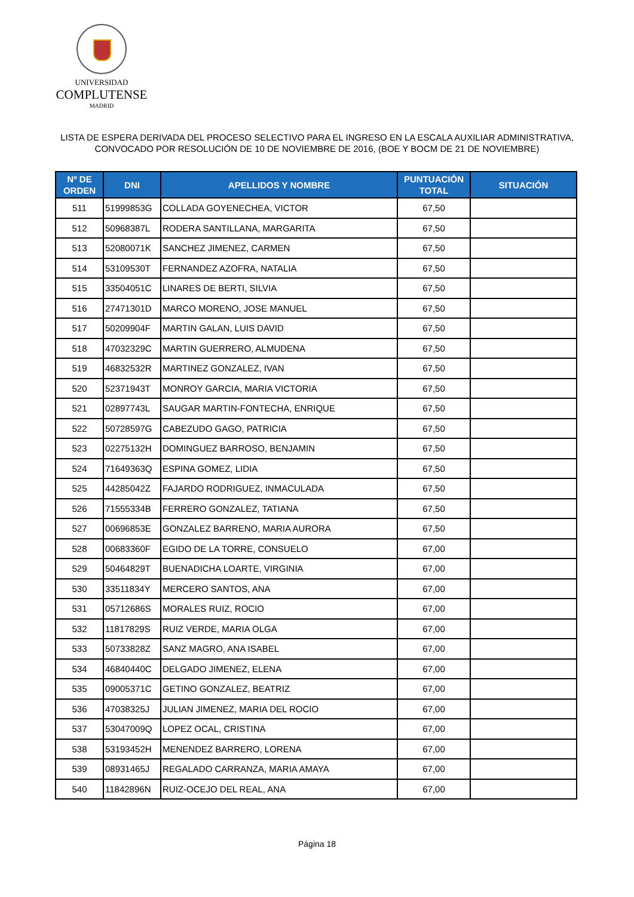UNIVERSIDAD
COMPLUTENSE
MADRID
LISTA DE ESPERA DERIVADA DEL PROCESO SELECTIVO PARA EL INGRESO EN LA ESCALA AUXILIAR ADMINISTRATIVA,
CONVOCADO POR RESOLUCIÓN DE 10 DE NOVIEMBRE DE 2016, (BOE Y BOCM DE 21 DE NOVIEMBRE)
| Nº DE ORDEN | DNI | APELLIDOS Y NOMBRE | PUNTUACIÓN TOTAL | SITUACIÓN |
| --- | --- | --- | --- | --- |
| 511 | 51999853G | COLLADA GOYENECHEA, VICTOR | 67,50 | |
| 512 | 50968387L | RODERA SANTILLANA, MARGARITA | 67,50 | |
| 513 | 52080071K | SANCHEZ JIMENEZ, CARMEN | 67,50 | |
| 514 | 53109530T | FERNANDEZ AZOFRA, NATALIA | 67,50 | |
| 515 | 33504051C | LINARES DE BERTI, SILVIA | 67,50 | |
| 516 | 27471301D | MARCO MORENO, JOSE MANUEL | 67,50 | |
| 517 | 50209904F | MARTIN GALAN, LUIS DAVID | 67,50 | |
| 518 | 47032329C | MARTIN GUERRERO, ALMUDENA | 67,50 | |
| 519 | 46832532R | MARTINEZ GONZALEZ, IVAN | 67,50 | |
| 520 | 52371943T | MONROY GARCIA, MARIA VICTORIA | 67,50 | |
| 521 | 02897743L | SAUGAR MARTIN-FONTECHA, ENRIQUE | 67,50 | |
| 522 | 50728597G | CABEZUDO GAGO, PATRICIA | 67,50 | |
| 523 | 02275132H | DOMINGUEZ BARROSO, BENJAMIN | 67,50 | |
| 524 | 71649363Q | ESPINA GOMEZ, LIDIA | 67,50 | |
| 525 | 44285042Z | FAJARDO RODRIGUEZ, INMACULADA | 67,50 | |
| 526 | 71555334B | FERRERO GONZALEZ, TATIANA | 67,50 | |
| 527 | 00696853E | GONZALEZ BARRENO, MARIA AURORA | 67,50 | |
| 528 | 00683360F | EGIDO DE LA TORRE, CONSUELO | 67,00 | |
| 529 | 50464829T | BUENADICHA LOARTE, VIRGINIA | 67,00 | |
| 530 | 33511834Y | MERCERO SANTOS, ANA | 67,00 | |
| 531 | 05712686S | MORALES RUIZ, ROCIO | 67,00 | |
| 532 | 11817829S | RUIZ VERDE, MARIA OLGA | 67,00 | |
| 533 | 50733828Z | SANZ MAGRO, ANA ISABEL | 67,00 | |
| 534 | 46840440C | DELGADO JIMENEZ, ELENA | 67,00 | |
| 535 | 09005371C | GETINO GONZALEZ, BEATRIZ | 67,00 | |
| 536 | 47038325J | JULIAN JIMENEZ, MARIA DEL ROCIO | 67,00 | |
| 537 | 53047009Q | LOPEZ OCAL, CRISTINA | 67,00 | |
| 538 | 53193452H | MENENDEZ BARRERO, LORENA | 67,00 | |
| 539 | 08931465J | REGALADO CARRANZA, MARIA AMAYA | 67,00 | |
| 540 | 11842896N | RUIZ-OCEJO DEL REAL, ANA | 67,00 | |
Página 18